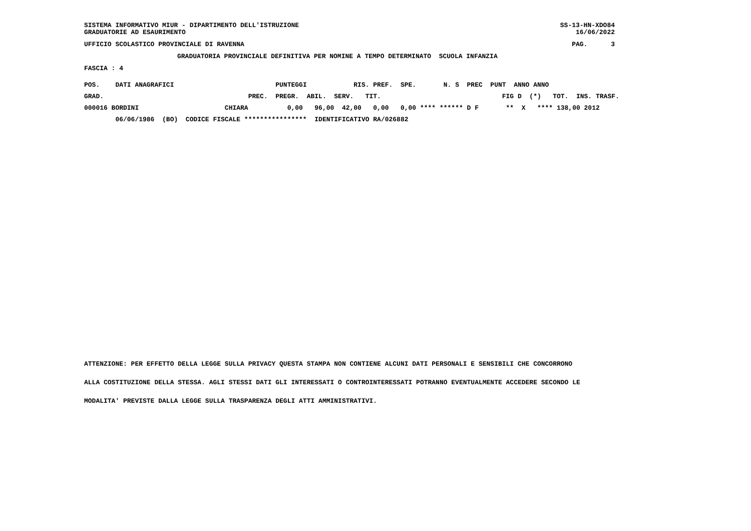SISTEMA INFORMATIVO MIUR - DIPARTIMENTO DELL'ISTRUZIONE GRADUATORIE AD ESAURIMENTO
SS-13-HN-XDO84 16/06/2022
UFFICIO SCOLASTICO PROVINCIALE DI RAVENNA
PAG. 3
GRADUATORIA PROVINCIALE DEFINITIVA PER NOMINE A TEMPO DETERMINATO SCUOLA INFANZIA
FASCIA : 4
| POS. DATI ANAGRAFICI | PUNTEGGI RIS. PREF. SPE. N. S PREC PUNT ANNO ANNO |
| --- | --- |
| GRAD. | PREC. PREGR. ABIL. SERV. TIT. FIG D (*) TOT. INS. TRASF. |
| 000016 BORDINI | CHIARA 0,00 96,00 42,00 0,00 0,00 **** ****** D F ** X **** 138,00 2012 |
| 06/06/1986 (BO) CODICE FISCALE **************** IDENTIFICATIVO RA/026882 | |
ATTENZIONE: PER EFFETTO DELLA LEGGE SULLA PRIVACY QUESTA STAMPA NON CONTIENE ALCUNI DATI PERSONALI E SENSIBILI CHE CONCORRONO
ALLA COSTITUZIONE DELLA STESSA. AGLI STESSI DATI GLI INTERESSATI O CONTROINTERESSATI POTRANNO EVENTUALMENTE ACCEDERE SECONDO LE
MODALITA' PREVISTE DALLA LEGGE SULLA TRASPARENZA DEGLI ATTI AMMINISTRATIVI.